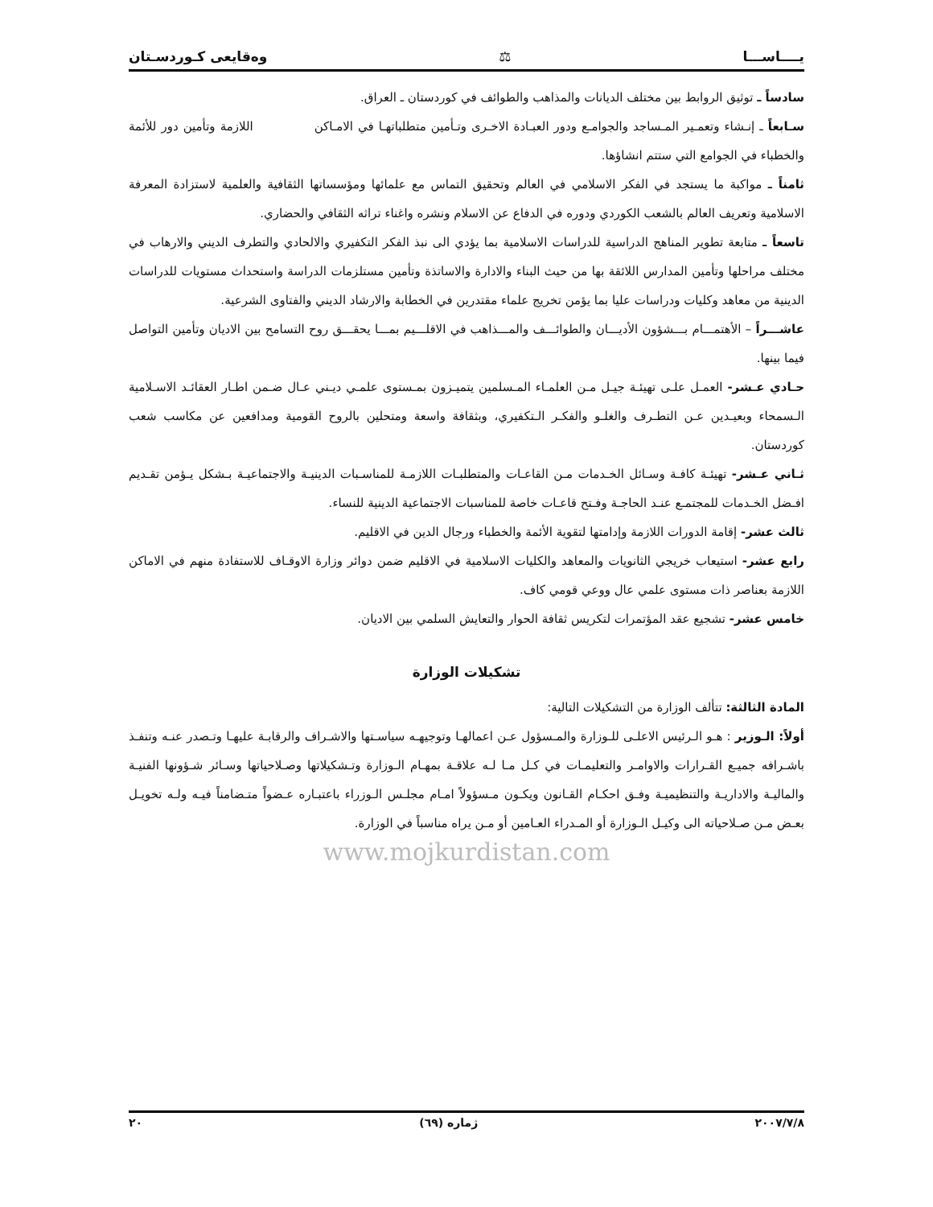يــــاســـا ⚖ وەقايعی كـوردسـتان
سادساً ـ توثيق الروابط بين مختلف الديانات والمذاهب والطوائف في كوردستان ـ العراق.
سـابعاً ـ إنـشاء وتعمـير المـساجد والجوامـع ودور العبـادة الاخـرى وتـأمين متطلباتهـا في الامـاكن اللازمة وتأمين دور للأئمة والخطباء في الجوامع التي ستتم انشاؤها.
ثامناً ـ مواكبة ما يستجد في الفكر الاسلامي في العالم وتحقيق التماس مع علمائها ومؤسساتها الثقافية والعلمية لاستزادة المعرفة الاسلامية وتعريف العالم بالشعب الكوردي ودوره في الدفاع عن الاسلام ونشره واغناء تراثه الثقافي والحضاري.
تاسعاً ـ متابعة تطوير المناهج الدراسية للدراسات الاسلامية بما يؤدي الى نبذ الفكر التكفيري والالحادي والتطرف الديني والارهاب في مختلف مراحلها وتأمين المدارس اللائقة بها من حيث البناء والادارة والاساتذة وتأمين مستلزمات الدراسة واستحداث مستويات للدراسات الدينية من معاهد وكليات ودراسات عليا بما يؤمن تخريج علماء مقتدرين في الخطابة والارشاد الديني والفتاوى الشرعية.
عاشـــراً – الأهتمـــام بـــشؤون الأديـــان والطوائـــف والمـــذاهب في الاقلـــيم بمـــا يحقـــق روح التسامح بين الاديان وتأمين التواصل فيما بينها.
حـادي عـشر- العمـل علـى تهيئـة جيـل مـن العلمـاء المـسلمين يتميـزون بمـستوى علمـي ديـني عـال ضـمن اطـار العقائـد الاسـلامية الـسمحاء وبعيـدين عـن التطـرف والغلـو والفكـر الـتكفيري، وبثقافة واسعة ومتحلين بالروح القومية ومدافعين عن مكاسب شعب كوردستان.
ثـاني عـشر- تهيئـة كافـة وسـائل الخـدمات مـن القاعـات والمتطلبـات اللازمـة للمناسـبات الدينيـة والاجتماعيـة بـشكل يـؤمن تقـديم افـضل الخـدمات للمجتمـع عنـد الحاجـة وفـتح قاعـات خاصة للمناسبات الاجتماعية الدينية للنساء.
ثالث عشر- إقامة الدورات اللازمة وإدامتها لتقوية الأئمة والخطباء ورجال الدين في الاقليم.
رابع عشر- استيعاب خريجي الثانويات والمعاهد والكليات الاسلامية في الاقليم ضمن دوائر وزارة الاوقـاف للاستفادة منهم في الاماكن اللازمة بعناصر ذات مستوى علمي عال ووعي قومي كاف.
خامس عشر- تشجيع عقد المؤتمرات لتكريس ثقافة الحوار والتعايش السلمي بين الاديان.
تشكيلات الوزارة
المادة الثالثة: تتألف الوزارة من التشكيلات التالية:
أولاً: الـوزير : هـو الـرئيس الاعلـى للـوزارة والمـسؤول عـن اعمالهـا وتوجيهـه سياسـتها والاشـراف والرقابـة عليهـا وتـصدر عنـه وتنفـذ باشـرافه جميـع القـرارات والاوامـر والتعليمـات في كـل مـا لـه علاقـة بمهـام الـوزارة وتـشكيلاتها وصـلاحياتها وسـائر شـؤونها الفنيـة والماليـة والاداريـة والتنظيميـة وفـق احكـام القـانون ويكـون مـسؤولاً امـام مجلـس الـوزراء باعتبـاره عـضواً متـضامناً فيـه ولـه تخويـل بعـض مـن صـلاحياته الى وكيـل الـوزارة أو المـدراء العـامين أو مـن يراه مناسباً في الوزارة.
www.mojkurdistan.com
٢٠٠٧/٧/٨ ژمارە (٦٩) ٢٠